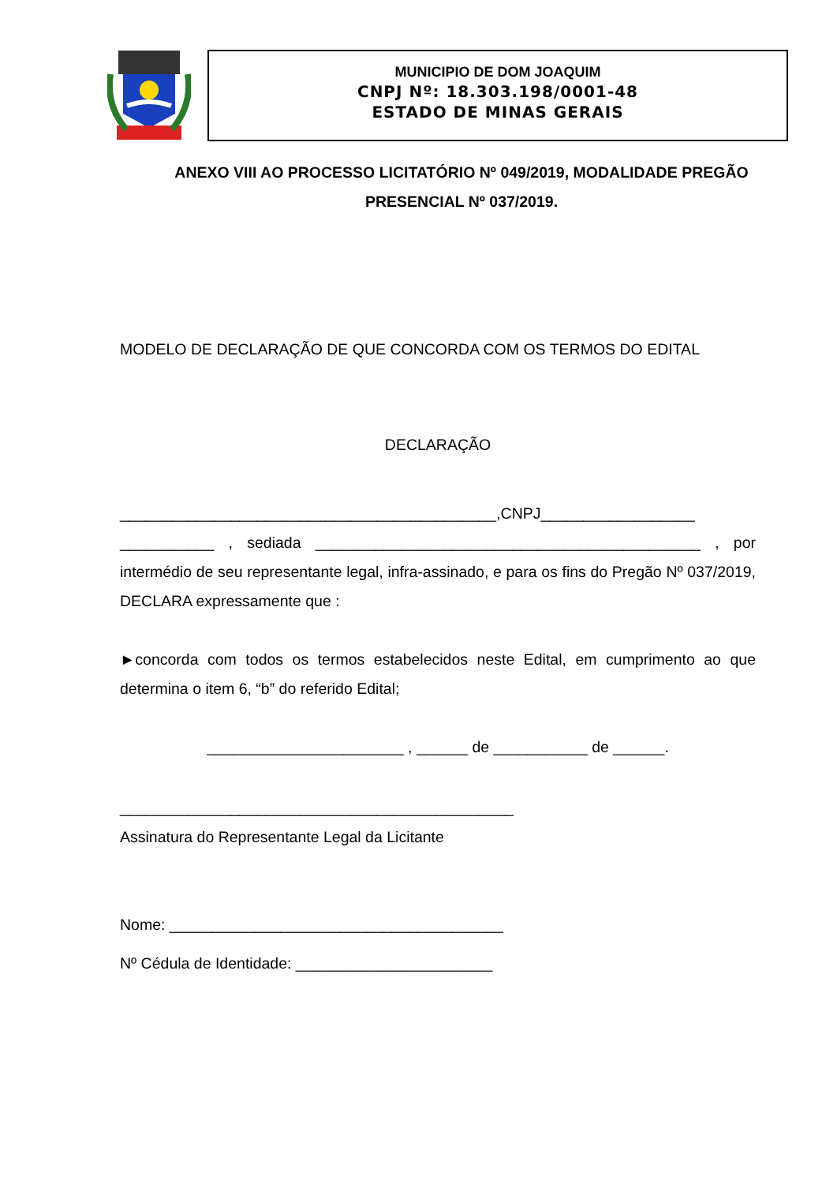MUNICIPIO DE DOM JOAQUIM
CNPJ Nº: 18.303.198/0001-48
ESTADO DE MINAS GERAIS
ANEXO VIII AO PROCESSO LICITATÓRIO Nº 049/2019, MODALIDADE PREGÃO PRESENCIAL Nº 037/2019.
MODELO DE DECLARAÇÃO DE QUE CONCORDA COM OS TERMOS DO EDITAL
DECLARAÇÃO
____________________________________________,CNPJ__________________ ___________ , sediada _____________________________________________ , por intermédio de seu representante legal, infra-assinado, e para os fins do Pregão Nº 037/2019, DECLARA expressamente que :
►concorda com todos os termos estabelecidos neste Edital, em cumprimento ao que determina o item 6, “b” do referido Edital;
_______________________ , ______ de ___________ de ______.
______________________________________________
Assinatura do Representante Legal da Licitante
Nome: _______________________________________
Nº Cédula de Identidade: _______________________